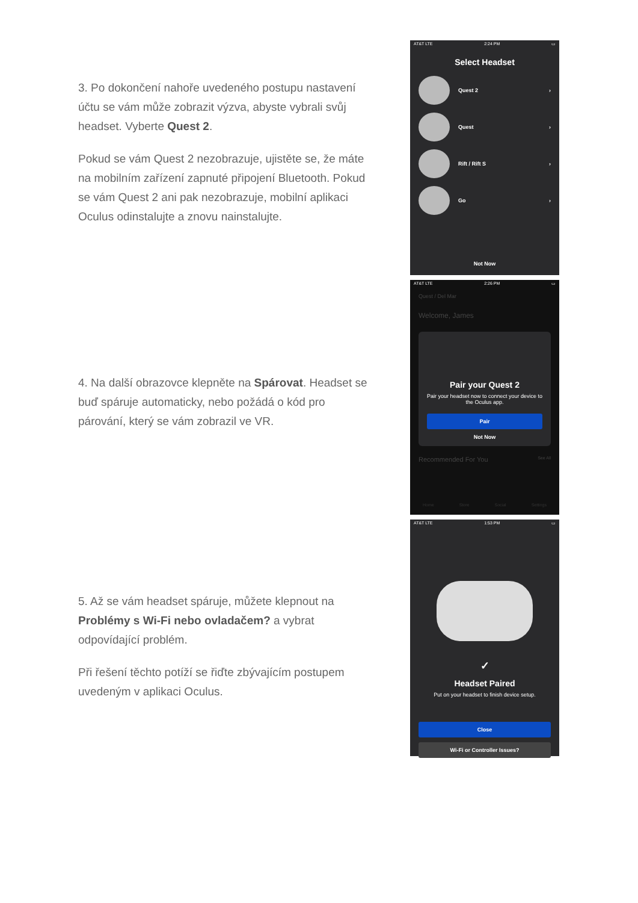3. Po dokončení nahoře uvedeného postupu nastavení účtu se vám může zobrazit výzva, abyste vybrali svůj headset. Vyberte Quest 2.
Pokud se vám Quest 2 nezobrazuje, ujistěte se, že máte na mobilním zařízení zapnuté připojení Bluetooth. Pokud se vám Quest 2 ani pak nezobrazuje, mobilní aplikaci Oculus odinstalujte a znovu nainstalujte.
AT&T LTE 2:24 PM ▭
Select Headset
Quest 2 ›
Quest ›
Rift / Rift S ›
Go ›
Not Now
4. Na další obrazovce klepněte na Spárovat. Headset se buď spáruje automaticky, nebo požádá o kód pro párování, který se vám zobrazil ve VR.
AT&T LTE 2:26 PM ▭
Quest / Del Mar
Welcome, James
Pair your Quest 2
Pair your headset now to connect your device to the Oculus app.
Pair
Not Now
Recommended For You See All
Home Store Social Settings
5. Až se vám headset spáruje, můžete klepnout na Problémy s Wi-Fi nebo ovladačem? a vybrat odpovídající problém.
Při řešení těchto potíží se řiďte zbývajícím postupem uvedeným v aplikaci Oculus.
AT&T LTE 1:53 PM ▭
✓
Headset Paired
Put on your headset to finish device setup.
Close
Wi-Fi or Controller Issues?